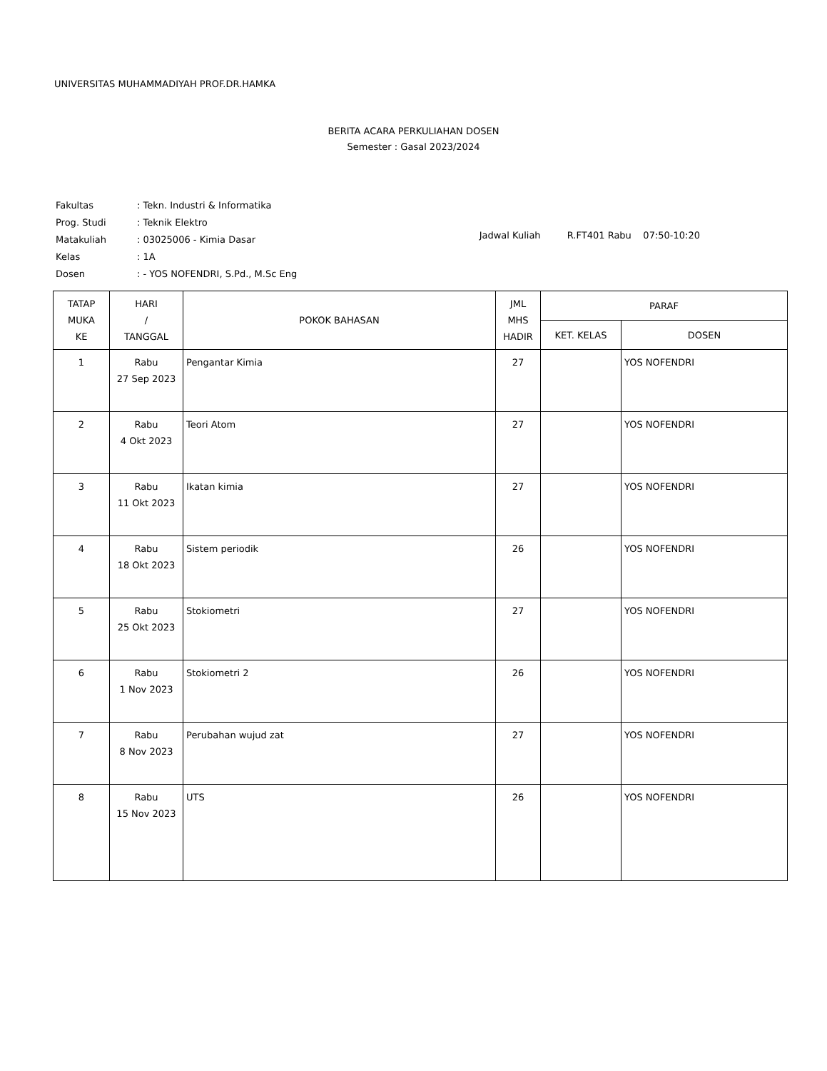UNIVERSITAS MUHAMMADIYAH PROF.DR.HAMKA
BERITA ACARA PERKULIAHAN DOSEN
Semester : Gasal 2023/2024
| Fakultas | : Tekn. Industri & Informatika |
| Prog. Studi | : Teknik Elektro |
| Matakuliah | : 03025006 - Kimia Dasar |
| Kelas | : 1A |
| Dosen | : - YOS NOFENDRI, S.Pd., M.Sc Eng |
Jadwal Kuliah R.FT401 Rabu 07:50-10:20
| TATAP MUKA KE | HARI / TANGGAL | POKOK BAHASAN | JML MHS HADIR | PARAF | |
| --- | --- | --- | --- | --- | --- |
| | | | | KET. KELAS | DOSEN |
| 1 | Rabu 27 Sep 2023 | Pengantar Kimia | 27 | | YOS NOFENDRI |
| 2 | Rabu 4 Okt 2023 | Teori Atom | 27 | | YOS NOFENDRI |
| 3 | Rabu 11 Okt 2023 | Ikatan kimia | 27 | | YOS NOFENDRI |
| 4 | Rabu 18 Okt 2023 | Sistem periodik | 26 | | YOS NOFENDRI |
| 5 | Rabu 25 Okt 2023 | Stokiometri | 27 | | YOS NOFENDRI |
| 6 | Rabu 1 Nov 2023 | Stokiometri 2 | 26 | | YOS NOFENDRI |
| 7 | Rabu 8 Nov 2023 | Perubahan wujud zat | 27 | | YOS NOFENDRI |
| 8 | Rabu 15 Nov 2023 | UTS | 26 | | YOS NOFENDRI |